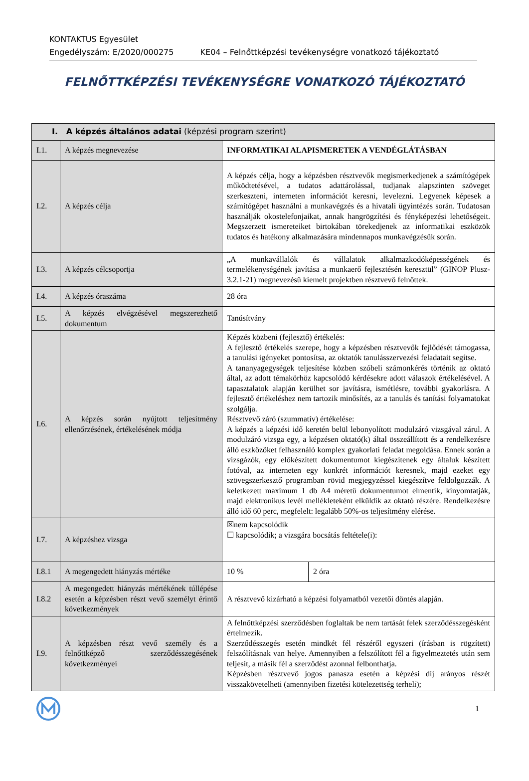KONTAKTUS Egyesület
Engedélyszám: E/2020/000275 KE04 – Felnőttképzési tevékenységre vonatkozó tájékoztató
FELNŐTTKÉPZÉSI TEVÉKENYSÉGRE VONATKOZÓ TÁJÉKOZTATÓ
| I. A képzés általános adatai (képzési program szerint) | | | |
| I.1. | A képzés megnevezése | INFORMATIKAI ALAPISMERETEK A VENDÉGLÁTÁSBAN | |
| I.2. | A képzés célja | A képzés célja, hogy a képzésben résztvevők megismerkedjenek a számítógépek működtetésével, a tudatos adattárolással, tudjanak alapszinten szöveget szerkeszteni, interneten információt keresni, levelezni. Legyenek képesek a számítógépet használni a munkavégzés és a hivatali ügyintézés során. Tudatosan használják okostelefonjaikat, annak hangrögzítési és fényképezési lehetőségeit. Megszerzett ismereteiket birtokában törekedjenek az informatikai eszközök tudatos és hatékony alkalmazására mindennapos munkavégzésük során. | |
| I.3. | A képzés célcsoportja | „A munkavállalók és vállalatok alkalmazkodóképességének és termelékenységének javítása a munkaerő fejlesztésén keresztül” (GINOP Plusz-3.2.1-21) megnevezésű kiemelt projektben résztvevő felnőttek. | |
| I.4. | A képzés óraszáma | 28 óra | |
| I.5. | A képzés elvégzésével megszerezhető dokumentum | Tanúsítvány | |
| I.6. | A képzés során nyújtott teljesítmény ellenőrzésének, értékelésének módja | Képzés közbeni (fejlesztő) értékelés: A fejlesztő értékelés szerepe, hogy a képzésben résztvevők fejlődését támogassa, a tanulási igényeket pontosítsa, az oktatók tanulásszervezési feladatait segítse. A tananyagegységek teljesítése közben szóbeli számonkérés történik az oktató által, az adott témakörhöz kapcsolódó kérdésekre adott válaszok értékelésével. A tapasztalatok alapján kerülhet sor javításra, ismétlésre, további gyakorlásra. A fejlesztő értékeléshez nem tartozik minősítés, az a tanulás és tanítási folyamatokat szolgálja. Résztvevő záró (szummatív) értékelése: A képzés a képzési idő keretén belül lebonyolított modulzáró vizsgával zárul. A modulzáró vizsga egy, a képzésen oktató(k) által összeállított és a rendelkezésre álló eszközöket felhasználó komplex gyakorlati feladat megoldása. Ennek során a vizsgázók, egy előkészített dokumentumot kiegészítenek egy általuk készített fotóval, az interneten egy konkrét információt keresnek, majd ezeket egy szövegszerkesztő programban rövid megjegyzéssel kiegészítve feldolgozzák. A keletkezett maximum 1 db A4 méretű dokumentumot elmentik, kinyomtatják, majd elektronikus levél mellékleteként elküldik az oktató részére. Rendelkezésre álló idő 60 perc, megfelelt: legalább 50%-os teljesítmény elérése. | |
| I.7. | A képzéshez vizsga | ☒nem kapcsolódik ☐ kapcsolódik; a vizsgára bocsátás feltétele(i): | |
| I.8.1 | A megengedett hiányzás mértéke | 10 % | 2 óra |
| I.8.2 | A megengedett hiányzás mértékének túllépése esetén a képzésben részt vevő személyt érintő következmények | A résztvevő kizárható a képzési folyamatból vezetői döntés alapján. | |
| I.9. | A képzésben részt vevő személy és a felnőttképző szerződésszegésének következményei | A felnőttképzési szerződésben foglaltak be nem tartását felek szerződésszegésként értelmezik. Szerződésszegés esetén mindkét fél részéről egyszeri (írásban is rögzített) felszólításnak van helye. Amennyiben a felszólított fél a figyelmeztetés után sem teljesít, a másik fél a szerződést azonnal felbonthatja. Képzésben résztvevő jogos panasza esetén a képzési díj arányos részét visszakövetelheti (amennyiben fizetési kötelezettség terheli); | |
1